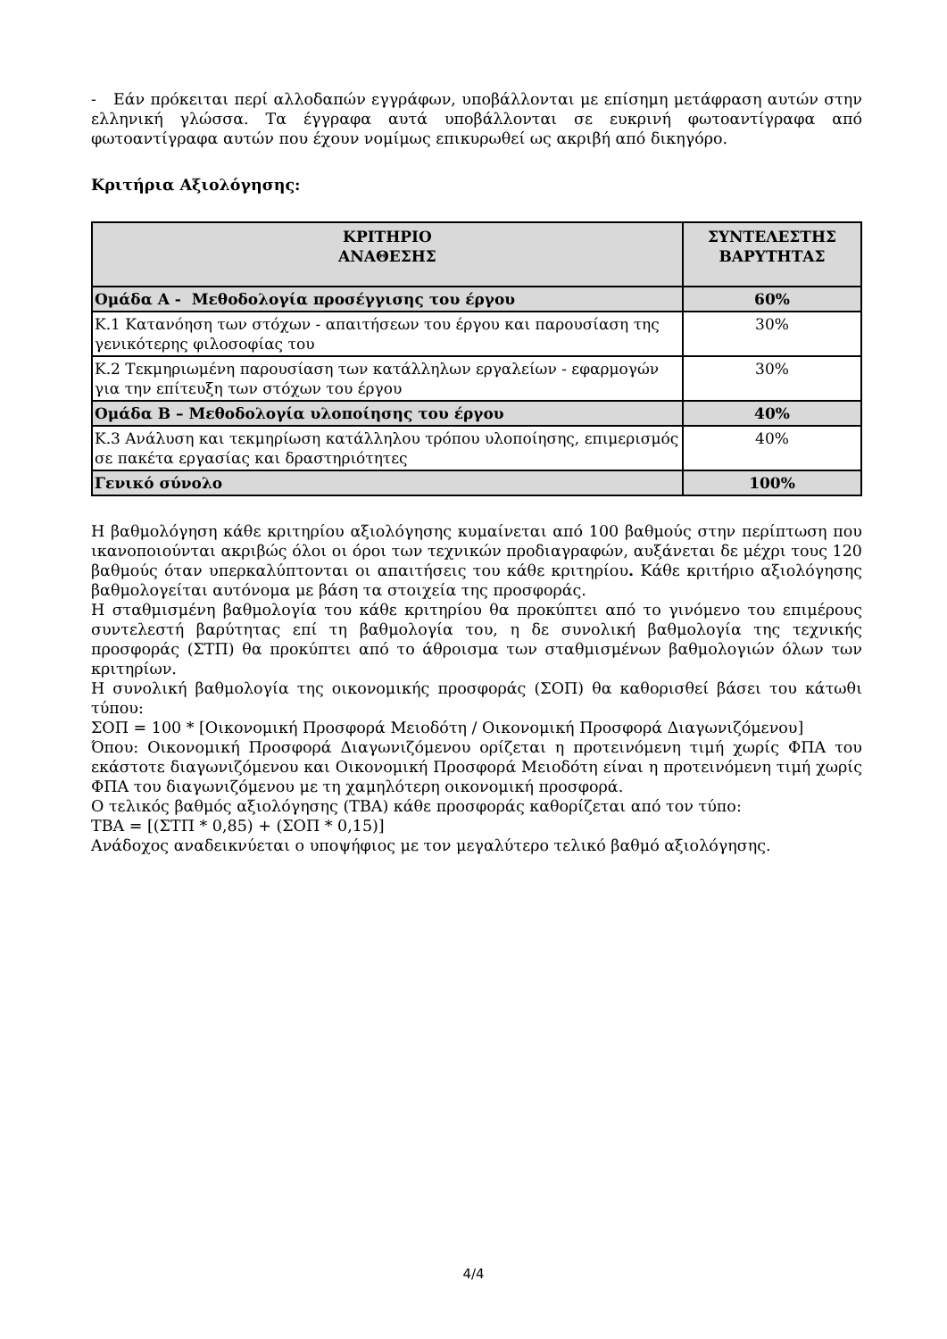- Εάν πρόκειται περί αλλοδαπών εγγράφων, υποβάλλονται με επίσημη μετάφραση αυτών στην ελληνική γλώσσα. Τα έγγραφα αυτά υποβάλλονται σε ευκρινή φωτοαντίγραφα από φωτοαντίγραφα αυτών που έχουν νομίμως επικυρωθεί ως ακριβή από δικηγόρο.
Κριτήρια Αξιολόγησης:
| ΚΡΙΤΗΡΙΟ ΑΝΑΘΕΣΗΣ | ΣΥΝΤΕΛΕΣΤΗΣ ΒΑΡΥΤΗΤΑΣ |
| --- | --- |
| Ομάδα Α - Μεθοδολογία προσέγγισης του έργου | 60% |
| Κ.1 Κατανόηση των στόχων - απαιτήσεων του έργου και παρουσίαση της γενικότερης φιλοσοφίας του | 30% |
| Κ.2 Τεκμηριωμένη παρουσίαση των κατάλληλων εργαλείων - εφαρμογών για την επίτευξη των στόχων του έργου | 30% |
| Ομάδα Β – Μεθοδολογία υλοποίησης του έργου | 40% |
| Κ.3 Ανάλυση και τεκμηρίωση κατάλληλου τρόπου υλοποίησης, επιμερισμός σε πακέτα εργασίας και δραστηριότητες | 40% |
| Γενικό σύνολο | 100% |
Η βαθμολόγηση κάθε κριτηρίου αξιολόγησης κυμαίνεται από 100 βαθμούς στην περίπτωση που ικανοποιούνται ακριβώς όλοι οι όροι των τεχνικών προδιαγραφών, αυξάνεται δε μέχρι τους 120 βαθμούς όταν υπερκαλύπτονται οι απαιτήσεις του κάθε κριτηρίου. Κάθε κριτήριο αξιολόγησης βαθμολογείται αυτόνομα με βάση τα στοιχεία της προσφοράς.
Η σταθμισμένη βαθμολογία του κάθε κριτηρίου θα προκύπτει από το γινόμενο του επιμέρους συντελεστή βαρύτητας επί τη βαθμολογία του, η δε συνολική βαθμολογία της τεχνικής προσφοράς (ΣΤΠ) θα προκύπτει από το άθροισμα των σταθμισμένων βαθμολογιών όλων των κριτηρίων.
Η συνολική βαθμολογία της οικονομικής προσφοράς (ΣΟΠ) θα καθορισθεί βάσει του κάτωθι τύπου:
ΣΟΠ = 100 * [Οικονομική Προσφορά Μειοδότη / Οικονομική Προσφορά Διαγωνιζόμενου]
Όπου: Οικονομική Προσφορά Διαγωνιζόμενου ορίζεται η προτεινόμενη τιμή χωρίς ΦΠΑ του εκάστοτε διαγωνιζόμενου και Οικονομική Προσφορά Μειοδότη είναι η προτεινόμενη τιμή χωρίς ΦΠΑ του διαγωνιζόμενου με τη χαμηλότερη οικονομική προσφορά.
Ο τελικός βαθμός αξιολόγησης (ΤΒΑ) κάθε προσφοράς καθορίζεται από τον τύπο:
ΤΒΑ = [(ΣΤΠ * 0,85) + (ΣΟΠ * 0,15)]
Ανάδοχος αναδεικνύεται ο υποψήφιος με τον μεγαλύτερο τελικό βαθμό αξιολόγησης.
4/4